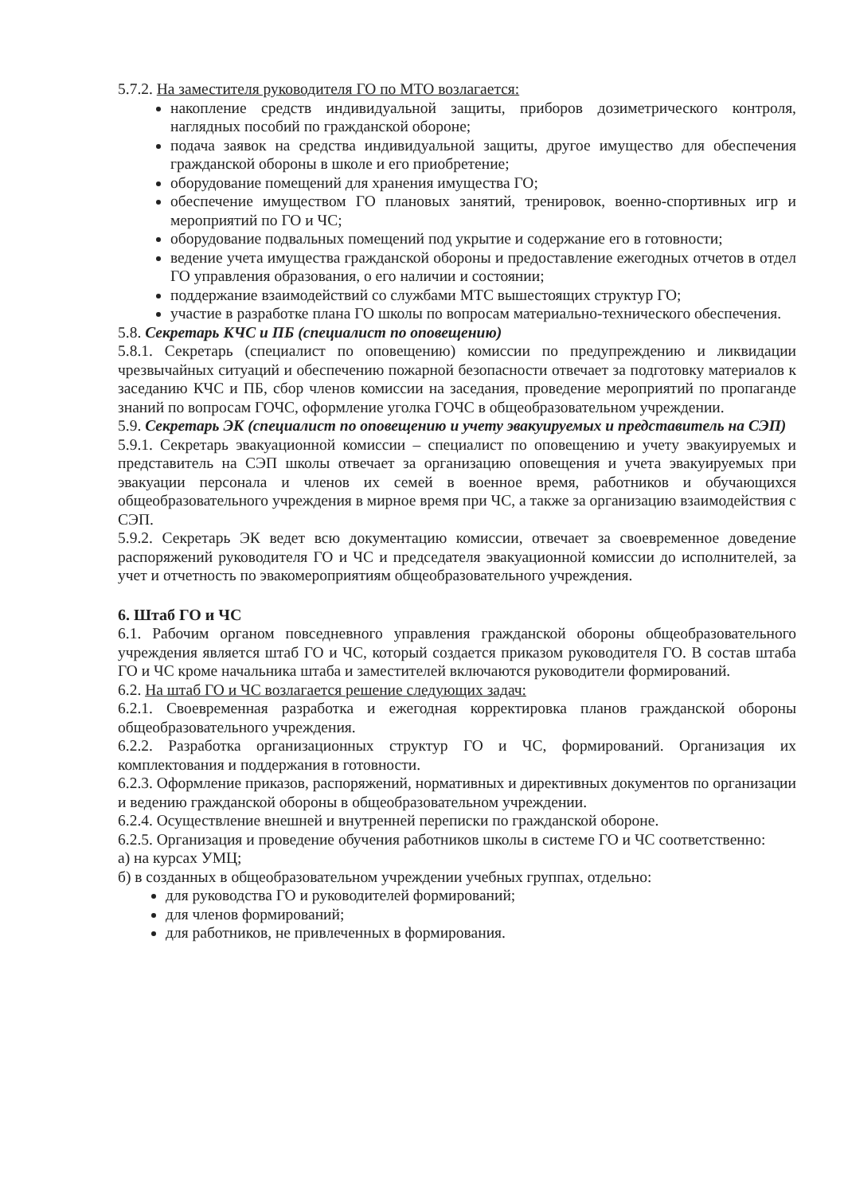5.7.2. На заместителя руководителя ГО по МТО возлагается:
накопление средств индивидуальной защиты, приборов дозиметрического контроля, наглядных пособий по гражданской обороне;
подача заявок на средства индивидуальной защиты, другое имущество для обеспечения гражданской обороны в школе и его приобретение;
оборудование помещений для хранения имущества ГО;
обеспечение имуществом ГО плановых занятий, тренировок, военно-спортивных игр и мероприятий по ГО и ЧС;
оборудование подвальных помещений под укрытие и содержание его в готовности;
ведение учета имущества гражданской обороны и предоставление ежегодных отчетов в отдел ГО управления образования, о его наличии и состоянии;
поддержание взаимодействий со службами МТС вышестоящих структур ГО;
участие в разработке плана ГО школы по вопросам материально-технического обеспечения.
5.8. Секретарь КЧС и ПБ (специалист по оповещению)
5.8.1. Секретарь (специалист по оповещению) комиссии по предупреждению и ликвидации чрезвычайных ситуаций и обеспечению пожарной безопасности отвечает за подготовку материалов к заседанию КЧС и ПБ, сбор членов комиссии на заседания, проведение мероприятий по пропаганде знаний по вопросам ГОЧС, оформление уголка ГОЧС в общеобразовательном учреждении.
5.9. Секретарь ЭК (специалист по оповещению и учету эвакуируемых и представитель на СЭП)
5.9.1. Секретарь эвакуационной комиссии – специалист по оповещению и учету эвакуируемых и представитель на СЭП школы отвечает за организацию оповещения и учета эвакуируемых при эвакуации персонала и членов их семей в военное время, работников и обучающихся общеобразовательного учреждения в мирное время при ЧС, а также за организацию взаимодействия с СЭП.
5.9.2. Секретарь ЭК ведет всю документацию комиссии, отвечает за своевременное доведение распоряжений руководителя ГО и ЧС и председателя эвакуационной комиссии до исполнителей, за учет и отчетность по эвакомероприятиям общеобразовательного учреждения.
6. Штаб ГО и ЧС
6.1. Рабочим органом повседневного управления гражданской обороны общеобразовательного учреждения является штаб ГО и ЧС, который создается приказом руководителя ГО. В состав штаба ГО и ЧС кроме начальника штаба и заместителей включаются руководители формирований.
6.2. На штаб ГО и ЧС возлагается решение следующих задач:
6.2.1. Своевременная разработка и ежегодная корректировка планов гражданской обороны общеобразовательного учреждения.
6.2.2. Разработка организационных структур ГО и ЧС, формирований. Организация их комплектования и поддержания в готовности.
6.2.3. Оформление приказов, распоряжений, нормативных и директивных документов по организации и ведению гражданской обороны в общеобразовательном учреждении.
6.2.4. Осуществление внешней и внутренней переписки по гражданской обороне.
6.2.5. Организация и проведение обучения работников школы в системе ГО и ЧС соответственно:
а) на курсах УМЦ;
б) в созданных в общеобразовательном учреждении учебных группах, отдельно:
для руководства ГО и руководителей формирований;
для членов формирований;
для работников, не привлеченных в формирования.